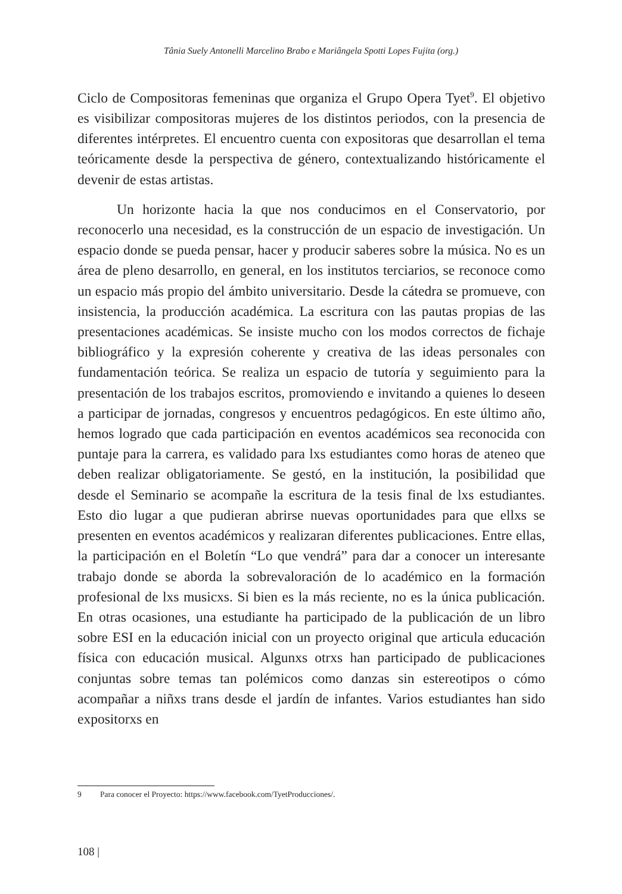Tânia Suely Antonelli Marcelino Brabo e Mariângela Spotti Lopes Fujita (org.)
Ciclo de Compositoras femeninas que organiza el Grupo Opera Tyet<sup>9</sup>. El objetivo es visibilizar compositoras mujeres de los distintos periodos, con la presencia de diferentes intérpretes. El encuentro cuenta con expositoras que desarrollan el tema teóricamente desde la perspectiva de género, contextualizando históricamente el devenir de estas artistas.
Un horizonte hacia la que nos conducimos en el Conservatorio, por reconocerlo una necesidad, es la construcción de un espacio de investigación. Un espacio donde se pueda pensar, hacer y producir saberes sobre la música. No es un área de pleno desarrollo, en general, en los institutos terciarios, se reconoce como un espacio más propio del ámbito universitario. Desde la cátedra se promueve, con insistencia, la producción académica. La escritura con las pautas propias de las presentaciones académicas. Se insiste mucho con los modos correctos de fichaje bibliográfico y la expresión coherente y creativa de las ideas personales con fundamentación teórica. Se realiza un espacio de tutoría y seguimiento para la presentación de los trabajos escritos, promoviendo e invitando a quienes lo deseen a participar de jornadas, congresos y encuentros pedagógicos. En este último año, hemos logrado que cada participación en eventos académicos sea reconocida con puntaje para la carrera, es validado para lxs estudiantes como horas de ateneo que deben realizar obligatoriamente. Se gestó, en la institución, la posibilidad que desde el Seminario se acompañe la escritura de la tesis final de lxs estudiantes. Esto dio lugar a que pudieran abrirse nuevas oportunidades para que ellxs se presenten en eventos académicos y realizaran diferentes publicaciones. Entre ellas, la participación en el Boletín “Lo que vendrá” para dar a conocer un interesante trabajo donde se aborda la sobrevaloración de lo académico en la formación profesional de lxs musicxs. Si bien es la más reciente, no es la única publicación. En otras ocasiones, una estudiante ha participado de la publicación de un libro sobre ESI en la educación inicial con un proyecto original que articula educación física con educación musical. Algunxs otrxs han participado de publicaciones conjuntas sobre temas tan polémicos como danzas sin estereotipos o cómo acompañar a niñxs trans desde el jardín de infantes. Varios estudiantes han sido expositorxs en
9 Para conocer el Proyecto: https://www.facebook.com/TyetProducciones/.
108 |